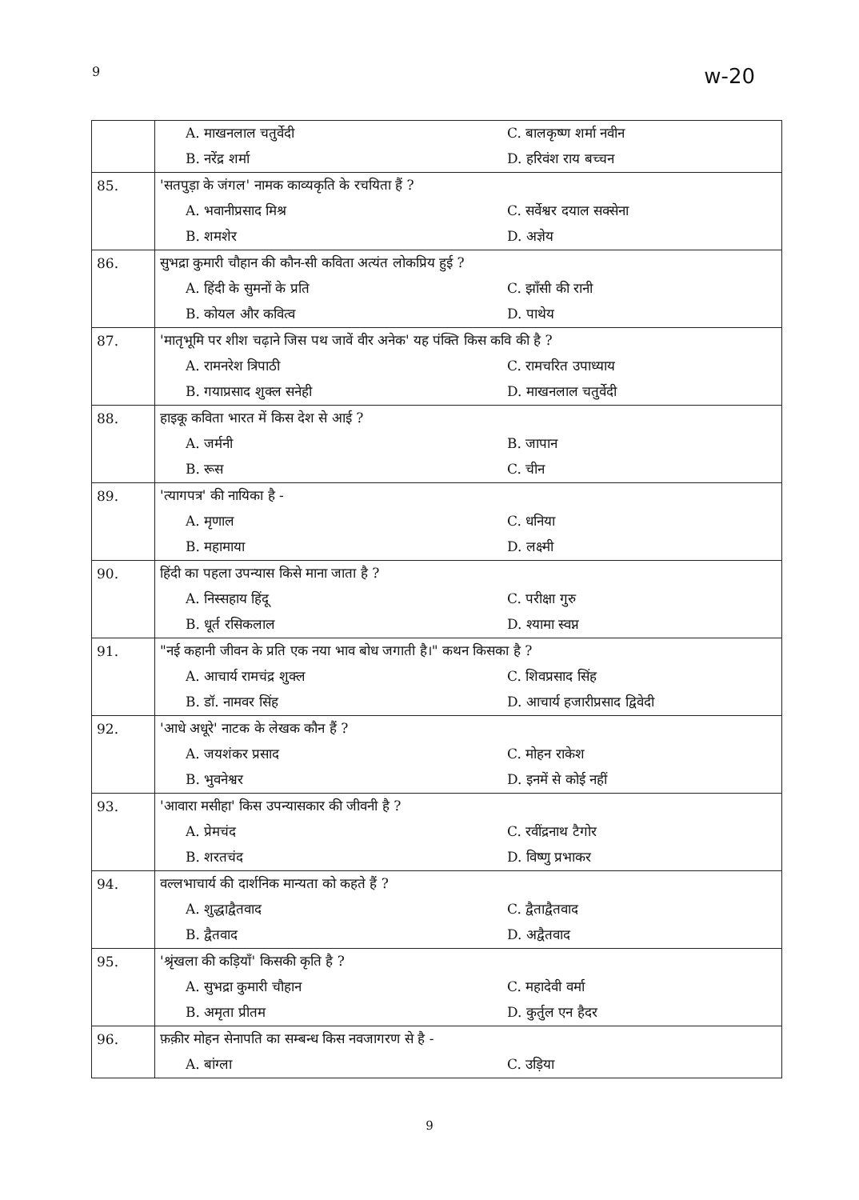9 w-20
| | A. माखनलाल चतुर्वेदी | C. बालकृष्ण शर्मा नवीन |
| | B. नरेंद्र शर्मा | D. हरिवंश राय बच्चन |
| 85. | 'सतपुड़ा के जंगल' नामक काव्यकृति के रचयिता हैं ? | |
| | A. भवानीप्रसाद मिश्र | C. सर्वेश्वर दयाल सक्सेना |
| | B. शमशेर | D. अज्ञेय |
| 86. | सुभद्रा कुमारी चौहान की कौन-सी कविता अत्यंत लोकप्रिय हुई ? | |
| | A. हिंदी के सुमनों के प्रति | C. झाँसी की रानी |
| | B. कोयल और कवित्व | D. पाथेय |
| 87. | 'मातृभूमि पर शीश चढ़ाने जिस पथ जावें वीर अनेक' यह पंक्ति किस कवि की है ? | |
| | A. रामनरेश त्रिपाठी | C. रामचरित उपाध्याय |
| | B. गयाप्रसाद शुक्ल सनेही | D. माखनलाल चतुर्वेदी |
| 88. | हाइकू कविता भारत में किस देश से आई ? | |
| | A. जर्मनी | B. जापान |
| | B. रूस | C. चीन |
| 89. | 'त्यागपत्र' की नायिका है - | |
| | A. मृणाल | C. धनिया |
| | B. महामाया | D. लक्ष्मी |
| 90. | हिंदी का पहला उपन्यास किसे माना जाता है ? | |
| | A. निस्सहाय हिंदू | C. परीक्षा गुरु |
| | B. धूर्त रसिकलाल | D. श्यामा स्वप्न |
| 91. | "नई कहानी जीवन के प्रति एक नया भाव बोध जगाती है।" कथन किसका है ? | |
| | A. आचार्य रामचंद्र शुक्ल | C. शिवप्रसाद सिंह |
| | B. डॉ. नामवर सिंह | D. आचार्य हजारीप्रसाद द्विवेदी |
| 92. | 'आधे अधूरे' नाटक के लेखक कौन हैं ? | |
| | A. जयशंकर प्रसाद | C. मोहन राकेश |
| | B. भुवनेश्वर | D. इनमें से कोई नहीं |
| 93. | 'आवारा मसीहा' किस उपन्यासकार की जीवनी है ? | |
| | A. प्रेमचंद | C. रवींद्रनाथ टैगोर |
| | B. शरतचंद | D. विष्णु प्रभाकर |
| 94. | वल्लभाचार्य की दार्शनिक मान्यता को कहते हैं ? | |
| | A. शुद्धाद्वैतवाद | C. द्वैताद्वैतवाद |
| | B. द्वैतवाद | D. अद्वैतवाद |
| 95. | 'श्रृंखला की कड़ियाँ' किसकी कृति है ? | |
| | A. सुभद्रा कुमारी चौहान | C. महादेवी वर्मा |
| | B. अमृता प्रीतम | D. कुर्तुल एन हैदर |
| 96. | फ़क़ीर मोहन सेनापति का सम्बन्ध किस नवजागरण से है - | |
| | A. बांग्ला | C. उड़िया |
9